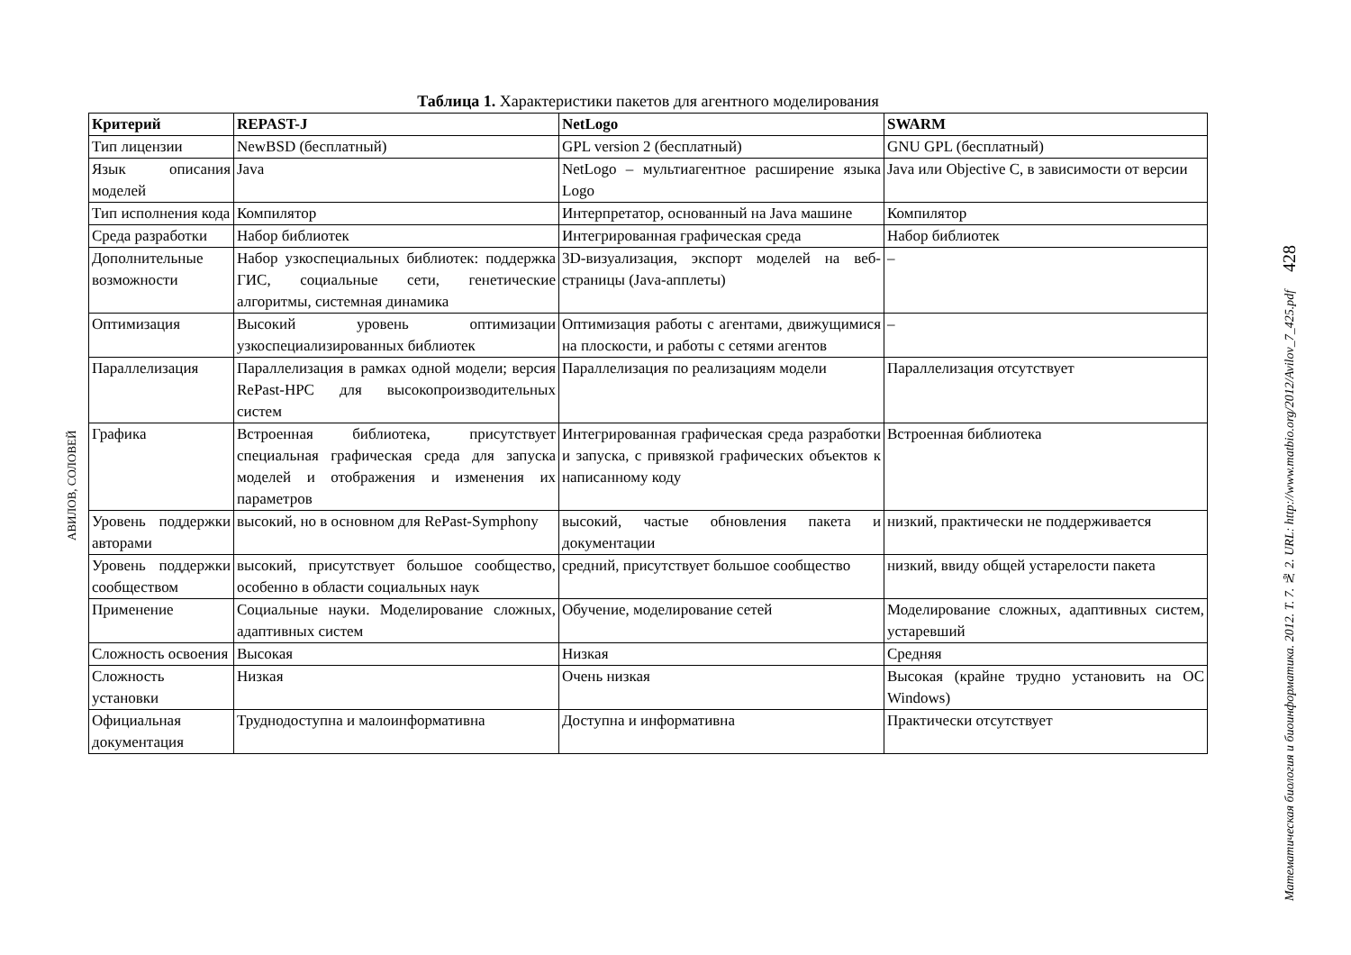АВИЛОВ, СОЛОВЕЙ
Таблица 1. Характеристики пакетов для агентного моделирования
| Критерий | REPAST-J | NetLogo | SWARM |
| --- | --- | --- | --- |
| Тип лицензии | NewBSD (бесплатный) | GPL version 2 (бесплатный) | GNU GPL (бесплатный) |
| Язык описания моделей | Java | NetLogo – мультиагентное расширение языка Logo | Java или Objective C, в зависимости от версии |
| Тип исполнения кода | Компилятор | Интерпретатор, основанный на Java машине | Компилятор |
| Среда разработки | Набор библиотек | Интегрированная графическая среда | Набор библиотек |
| Дополнительные возможности | Набор узкоспециальных библиотек: поддержка ГИС, социальные сети, генетические алгоритмы, системная динамика | 3D-визуализация, экспорт моделей на веб-страницы (Java-апплеты) | – |
| Оптимизация | Высокий уровень оптимизации узкоспециализированных библиотек | Оптимизация работы с агентами, движущимися на плоскости, и работы с сетями агентов | – |
| Параллелизация | Параллелизация в рамках одной модели; версия RePast-HPC для высокопроизводительных систем | Параллелизация по реализациям модели | Параллелизация отсутствует |
| Графика | Встроенная библиотека, присутствует специальная графическая среда для запуска моделей и отображения и изменения их параметров | Интегрированная графическая среда разработки и запуска, с привязкой графических объектов к написанному коду | Встроенная библиотека |
| Уровень поддержки авторами | высокий, но в основном для RePast-Symphony | высокий, частые обновления пакета и документации | низкий, практически не поддерживается |
| Уровень поддержки сообществом | высокий, присутствует большое сообщество, особенно в области социальных наук | средний, присутствует большое сообщество | низкий, ввиду общей устарелости пакета |
| Применение | Социальные науки. Моделирование сложных, адаптивных систем | Обучение, моделирование сетей | Моделирование сложных, адаптивных систем, устаревший |
| Сложность освоения | Высокая | Низкая | Средняя |
| Сложность установки | Низкая | Очень низкая | Высокая (крайне трудно установить на ОС Windows) |
| Официальная документация | Труднодоступна и малоинформативна | Доступна и информативна | Практически отсутствует |
Математическая биология и биоинформатика. 2012. Т. 7. № 2. URL: http://www.matbio.org/2012/Avilov_7_425.pdf 428